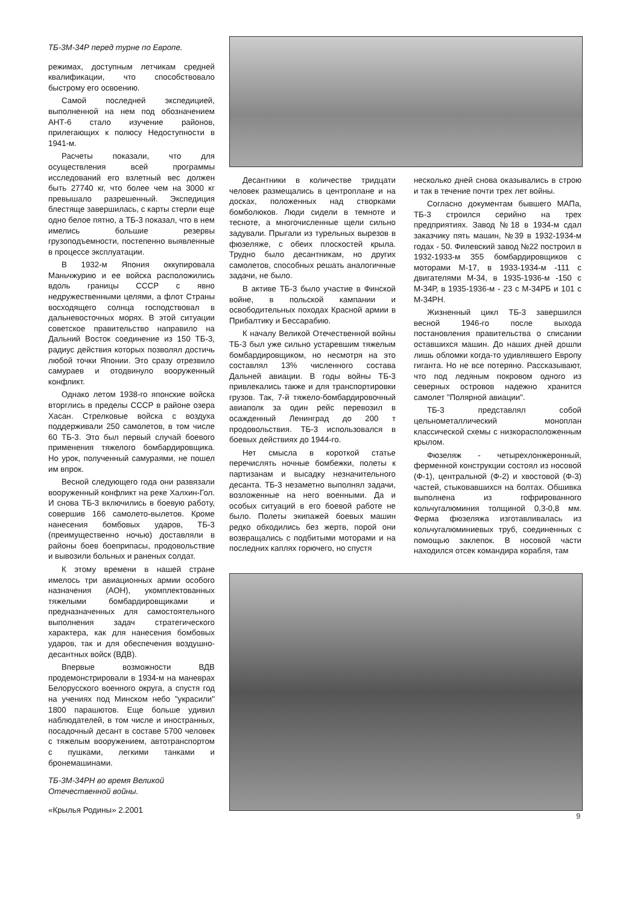ТБ-3М-34Р перед турне по Европе.
режимах, доступным летчикам средней квалификации, что способствовало быстрому его освоению.
Самой последней экспедицией, выполненной на нем под обозначением АНТ-6 стало изучение районов, прилегающих к полюсу Недоступности в 1941-м.
Расчеты показали, что для осуществления всей программы исследований его взлетный вес должен быть 27740 кг, что более чем на 3000 кг превышало разрешенный. Экспедиция блестяще завершилась, с карты стерли еще одно белое пятно, а ТБ-3 показал, что в нем имелись большие резервы грузоподъемности, постепенно выявленные в процессе эксплуатации.
В 1932-м Япония оккупировала Маньчжурию и ее войска расположились вдоль границы СССР с явно недружественными целями, а флот Страны восходящего солнца господствовал в дальневосточных морях. В этой ситуации советское правительство направило на Дальний Восток соединение из 150 ТБ-3, радиус действия которых позволял достичь любой точки Японии. Это сразу отрезвило самураев и отодвинуло вооруженный конфликт.
Однако летом 1938-го японские войска вторглись в пределы СССР в районе озера Хасан. Стрелковые войска с воздуха поддерживали 250 самолетов, в том числе 60 ТБ-3. Это был первый случай боевого применения тяжелого бомбардировщика. Но урок, полученный самураями, не пошел им впрок.
Весной следующего года они развязали вооруженный конфликт на реке Халхин-Гол. И снова ТБ-3 включились в боевую работу, совершив 166 самолето-вылетов. Кроме нанесения бомбовых ударов, ТБ-3 (преимущественно ночью) доставляли в районы боев боеприпасы, продовольствие и вывозили больных и раненых солдат.
К этому времени в нашей стране имелось три авиационных армии особого назначения (АОН), укомплектованных тяжелыми бомбардировщиками и предназначенных для самостоятельного выполнения задач стратегического характера, как для нанесения бомбовых ударов, так и для обеспечения воздушно-десантных войск (ВДВ).
Впервые возможности ВДВ продемонстрировали в 1934-м на маневрах Белорусского военного округа, а спустя год на учениях под Минском небо "украсили" 1800 парашютов. Еще больше удивил наблюдателей, в том числе и иностранных, посадочный десант в составе 5700 человек с тяжелым вооружением, автотранспортом с пушками, легкими танками и бронемашинами.
Десантники в количестве тридцати человек размещались в центроплане и на досках, положенных над створками бомболюков. Люди сидели в темноте и тесноте, а многочисленные щели сильно задували. Прыгали из турельных вырезов в фюзеляже, с обеих плоскостей крыла. Трудно было десантникам, но других самолетов, способных решать аналогичные задачи, не было.
В активе ТБ-3 было участие в Финской войне, в польской кампании и освободительных походах Красной армии в Прибалтику и Бессарабию.
К началу Великой Отечественной войны ТБ-3 был уже сильно устаревшим тяжелым бомбардировщиком, но несмотря на это составлял 13% численного состава Дальней авиации. В годы войны ТБ-3 привлекались также и для транспортировки грузов. Так, 7-й тяжело-бомбардировочный авиаполк за один рейс перевозил в осажденный Ленинград до 200 т продовольствия. ТБ-3 использовался в боевых действиях до 1944-го.
Нет смысла в короткой статье перечислять ночные бомбежки, полеты к партизанам и высадку незначительного десанта. ТБ-3 незаметно выполнял задачи, возложенные на него военными. Да и особых ситуаций в его боевой работе не было. Полеты экипажей боевых машин редко обходились без жертв, порой они возвращались с подбитыми моторами и на последних каплях горючего, но спустя
несколько дней снова оказывались в строю и так в течение почти трех лет войны.
Согласно документам бывшего МАПа, ТБ-3 строился серийно на трех предприятиях. Завод №18 в 1934-м сдал заказчику пять машин, №39 в 1932-1934-м годах - 50. Филевский завод №22 построил в 1932-1933-м 355 бомбардировщиков с моторами М-17, в 1933-1934-м -111 с двигателями М-34, в 1935-1936-м -150 с М-34Р, в 1935-1936-м - 23 с М-34РБ и 101 с М-34РН.
Жизненный цикл ТБ-3 завершился весной 1946-го после выхода постановления правительства о списании оставшихся машин. До наших дней дошли лишь обломки когда-то удивлявшего Европу гиганта. Но не все потеряно. Рассказывают, что под ледяным покровом одного из северных островов надежно хранится самолет "Полярной авиации".
ТБ-3 представлял собой цельнометаллический моноплан классической схемы с низкорасположенным крылом.
Фюзеляж - четырехлонжеронный, ферменной конструкции состоял из носовой (Ф-1), центральной (Ф-2) и хвостовой (Ф-3) частей, стыковавшихся на болтах. Обшивка выполнена из гофрированного кольчугалюминия толщиной 0,3-0,8 мм. Ферма фюзеляжа изготавливалась из кольчугалюминиевых труб, соединенных с помощью заклепок. В носовой части находился отсек командира корабля, там
ТБ-3М-34РН во время Великой
Отечественной войны.
«Крылья Родины» 2.2001
9